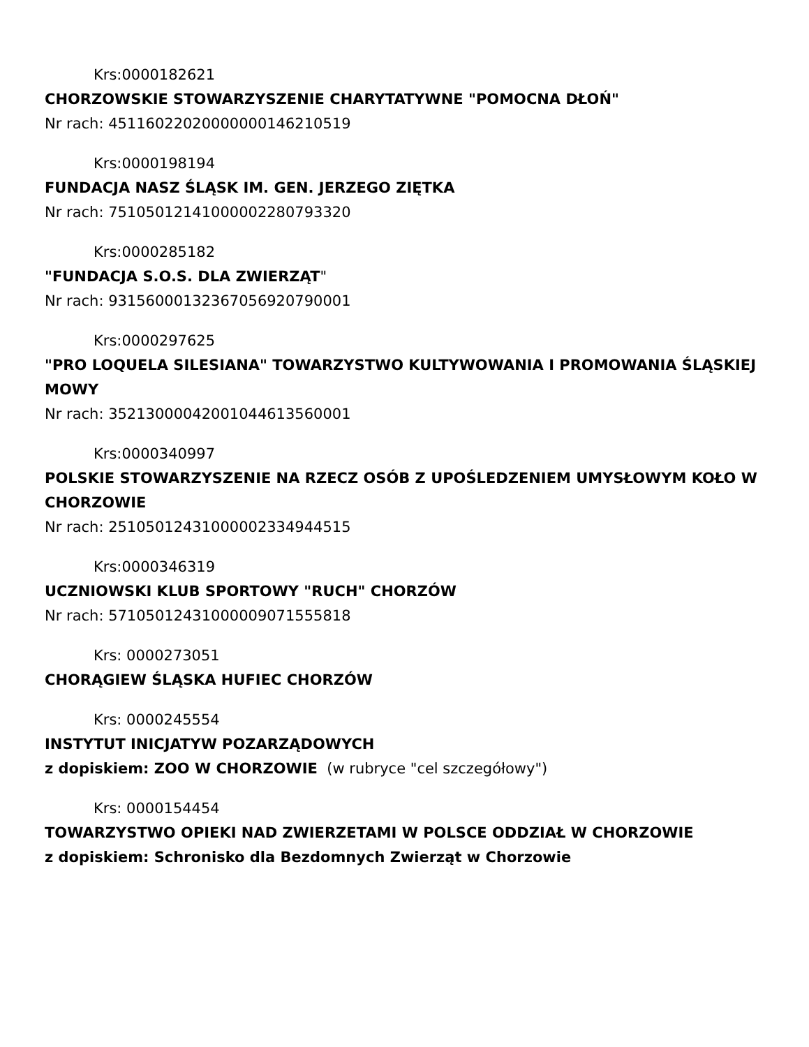Krs:0000182621
CHORZOWSKIE STOWARZYSZENIE CHARYTATYWNE "POMOCNA DŁOŃ"
Nr rach: 45116022020000000146210519
Krs:0000198194
FUNDACJA NASZ ŚLĄSK IM. GEN. JERZEGO ZIĘTKA
Nr rach: 75105012141000002280793320
Krs:0000285182
"FUNDACJA S.O.S. DLA ZWIERZĄT"
Nr rach: 93156000132367056920790001
Krs:0000297625
"PRO LOQUELA SILESIANA" TOWARZYSTWO KULTYWOWANIA I PROMOWANIA ŚLĄSKIEJ MOWY
Nr rach: 35213000042001044613560001
Krs:0000340997
POLSKIE STOWARZYSZENIE NA RZECZ OSÓB Z UPOŚLEDZENIEM UMYSŁOWYM KOŁO W CHORZOWIE
Nr rach: 25105012431000002334944515
Krs:0000346319
UCZNIOWSKI KLUB SPORTOWY "RUCH" CHORZÓW
Nr rach: 57105012431000009071555818
Krs: 0000273051
CHORĄGIEW ŚLĄSKA HUFIEC CHORZÓW
Krs: 0000245554
INSTYTUT INICJATYW POZARZĄDOWYCH
z dopiskiem: ZOO W CHORZOWIE (w rubryce "cel szczegółowy")
Krs: 0000154454
TOWARZYSTWO OPIEKI NAD ZWIERZETAMI W POLSCE ODDZIAŁ W CHORZOWIE
z dopiskiem: Schronisko dla Bezdomnych Zwierząt w Chorzowie